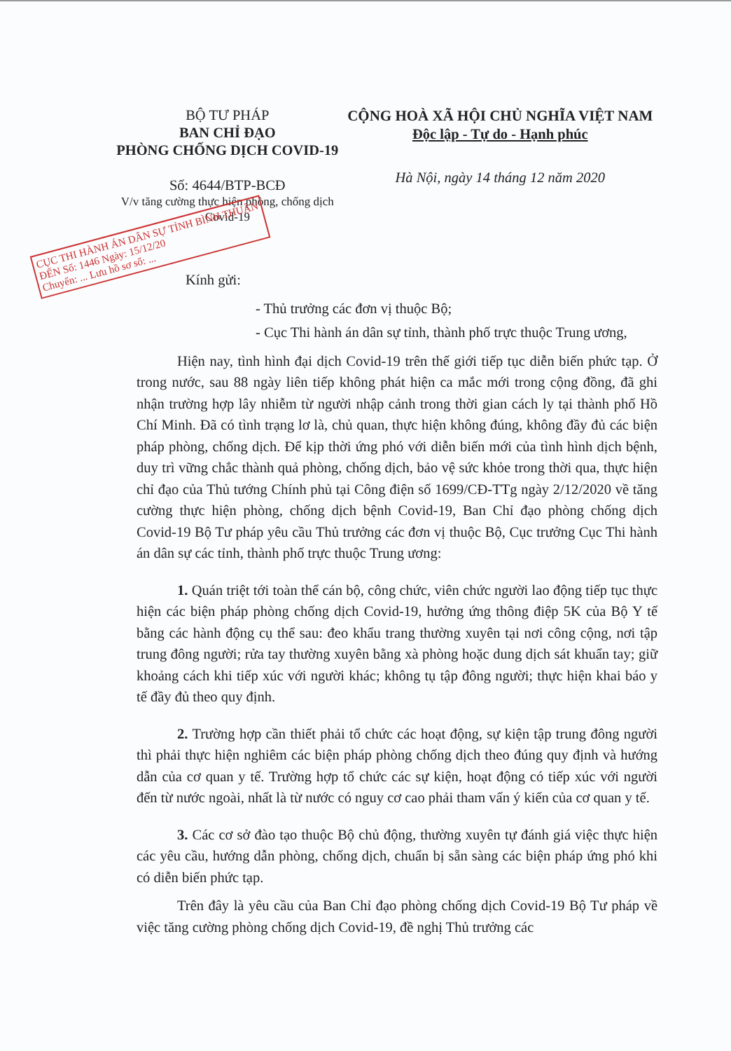BỘ TƯ PHÁP
BAN CHỈ ĐẠO
PHÒNG CHỐNG DỊCH COVID-19
Số: 4644/BTP-BCĐ
V/v tăng cường thực hiện phòng, chống dịch Covid-19
CỘNG HOÀ XÃ HỘI CHỦ NGHĨA VIỆT NAM
Độc lập - Tự do - Hạnh phúc
Hà Nội, ngày 14 tháng 12 năm 2020
CỤC THI HÀNH ÁN DÂN SỰ TỈNH BÌNH THUẬN
ĐẾN Số: 1446 Ngày: 15/12/20
Chuyển: ... Lưu hồ sơ số: ...
Kính gửi:
- Thủ trưởng các đơn vị thuộc Bộ;
- Cục Thi hành án dân sự tỉnh, thành phố trực thuộc Trung ương,
Hiện nay, tình hình đại dịch Covid-19 trên thế giới tiếp tục diễn biến phức tạp. Ở trong nước, sau 88 ngày liên tiếp không phát hiện ca mắc mới trong cộng đồng, đã ghi nhận trường hợp lây nhiễm từ người nhập cảnh trong thời gian cách ly tại thành phố Hồ Chí Minh. Đã có tình trạng lơ là, chủ quan, thực hiện không đúng, không đầy đủ các biện pháp phòng, chống dịch. Để kịp thời ứng phó với diễn biến mới của tình hình dịch bệnh, duy trì vững chắc thành quả phòng, chống dịch, bảo vệ sức khỏe trong thời qua, thực hiện chỉ đạo của Thủ tướng Chính phủ tại Công điện số 1699/CĐ-TTg ngày 2/12/2020 về tăng cường thực hiện phòng, chống dịch bệnh Covid-19, Ban Chỉ đạo phòng chống dịch Covid-19 Bộ Tư pháp yêu cầu Thủ trưởng các đơn vị thuộc Bộ, Cục trưởng Cục Thi hành án dân sự các tỉnh, thành phố trực thuộc Trung ương:
1. Quán triệt tới toàn thể cán bộ, công chức, viên chức người lao động tiếp tục thực hiện các biện pháp phòng chống dịch Covid-19, hưởng ứng thông điệp 5K của Bộ Y tế bằng các hành động cụ thể sau: đeo khẩu trang thường xuyên tại nơi công cộng, nơi tập trung đông người; rửa tay thường xuyên bằng xà phòng hoặc dung dịch sát khuẩn tay; giữ khoảng cách khi tiếp xúc với người khác; không tụ tập đông người; thực hiện khai báo y tế đầy đủ theo quy định.
2. Trường hợp cần thiết phải tổ chức các hoạt động, sự kiện tập trung đông người thì phải thực hiện nghiêm các biện pháp phòng chống dịch theo đúng quy định và hướng dẫn của cơ quan y tế. Trường hợp tổ chức các sự kiện, hoạt động có tiếp xúc với người đến từ nước ngoài, nhất là từ nước có nguy cơ cao phải tham vấn ý kiến của cơ quan y tế.
3. Các cơ sở đào tạo thuộc Bộ chủ động, thường xuyên tự đánh giá việc thực hiện các yêu cầu, hướng dẫn phòng, chống dịch, chuẩn bị sẵn sàng các biện pháp ứng phó khi có diễn biến phức tạp.
Trên đây là yêu cầu của Ban Chỉ đạo phòng chống dịch Covid-19 Bộ Tư pháp về việc tăng cường phòng chống dịch Covid-19, đề nghị Thủ trưởng các